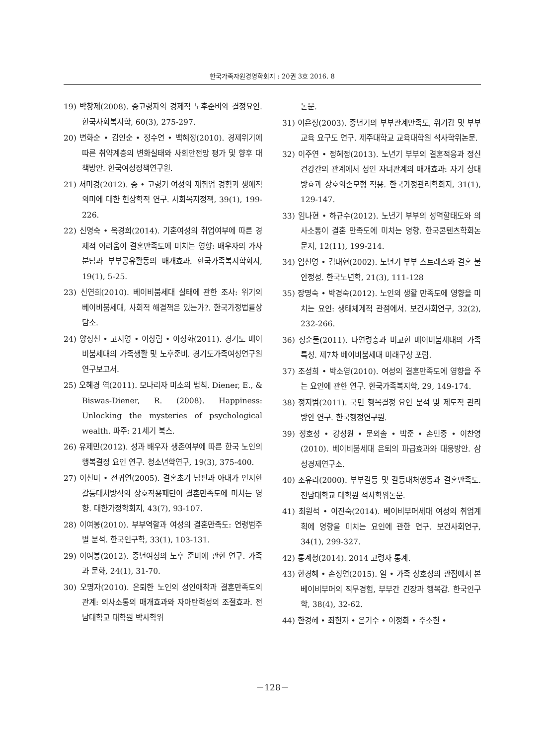한국가족자원경영학회지 : 20권 3호 2016. 8
19) 박창제(2008). 중고령자의 경제적 노후준비와 결정요인. 한국사회복지학, 60(3), 275-297.
20) 변화순 • 김인순 • 정수연 • 백혜정(2010). 경제위기에 따른 취약계층의 변화실태와 사회안전망 평가 및 향후 대책방안. 한국여성정책연구원.
21) 서미경(2012). 중 • 고령기 여성의 재취업 경험과 생애적 의미에 대한 현상학적 연구. 사회복지정책, 39(1), 199-226.
22) 신명숙 • 옥경희(2014). 기혼여성의 취업여부에 따른 경제적 어려움이 결혼만족도에 미치는 영향: 배우자의 가사분담과 부부공유활동의 매개효과. 한국가족복지학회지, 19(1), 5-25.
23) 신연희(2010). 베이비붐세대 실태에 관한 조사: 위기의 베이비붐세대, 사회적 해결책은 있는가?. 한국가정법률상담소.
24) 양정선 • 고지영 • 이상림 • 이정화(2011). 경기도 베이비붐세대의 가족생활 및 노후준비. 경기도가족여성연구원 연구보고서.
25) 오혜경 역(2011). 모나리자 미소의 법칙. Diener, E., & Biswas-Diener, R. (2008). Happiness: Unlocking the mysteries of psychological wealth. 파주: 21세기 북스.
26) 유제민(2012). 성과 배우자 생존여부에 따른 한국 노인의 행복결정 요인 연구. 청소년학연구, 19(3), 375-400.
27) 이선미 • 전귀연(2005). 결혼초기 남편과 아내가 인지한 갈등대처방식의 상호작용패턴이 결혼만족도에 미치는 영향. 대한가정학회지, 43(7), 93-107.
28) 이여봉(2010). 부부역할과 여성의 결혼만족도: 연령범주별 분석. 한국인구학, 33(1), 103-131.
29) 이여봉(2012). 중년여성의 노후 준비에 관한 연구. 가족과 문화, 24(1), 31-70.
30) 오명자(2010). 은퇴한 노인의 성인애착과 결혼만족도의 관계: 의사소통의 매개효과와 자아탄력성의 조절효과. 전남대학교 대학원 박사학위
논문.
31) 이은정(2003). 중년기의 부부관계만족도, 위기감 및 부부교육 요구도 연구. 제주대학교 교육대학원 석사학위논문.
32) 이주연 • 정혜정(2013). 노년기 부부의 결혼적응과 정신건강간의 관계에서 성인 자녀관계의 매개효과: 자기 상대방효과 상호의존모형 적용. 한국가정관리학회지, 31(1), 129-147.
33) 임나현 • 하규수(2012). 노년기 부부의 성역할태도와 의사소통이 결혼 만족도에 미치는 영향. 한국콘텐츠학회논문지, 12(11), 199-214.
34) 임선영 • 김태현(2002). 노년기 부부 스트레스와 결혼 불안정성. 한국노년학, 21(3), 111-128
35) 장명숙 • 박경숙(2012). 노인의 생활 만족도에 영향을 미치는 요인: 생태체계적 관점에서. 보건사회연구, 32(2), 232-266.
36) 정순둘(2011). 타연령층과 비교한 베이비붐세대의 가족특성. 제7차 베이비붐세대 미래구상 포럼.
37) 조성희 • 박소영(2010). 여성의 결혼만족도에 영향을 주는 요인에 관한 연구. 한국가족복지학, 29, 149-174.
38) 정지범(2011). 국민 행복결정 요인 분석 및 제도적 관리 방안 연구. 한국행정연구원.
39) 정호성 • 강성원 • 문외솔 • 박준 • 손민중 • 이찬영(2010). 베이비붐세대 은퇴의 파급효과와 대응방안. 삼성경제연구소.
40) 조유리(2000). 부부갈등 및 갈등대처행동과 결혼만족도. 전남대학교 대학원 석사학위논문.
41) 최원석 • 이진숙(2014). 베이비부머세대 여성의 취업계획에 영향을 미치는 요인에 관한 연구. 보건사회연구, 34(1), 299-327.
42) 통계청(2014). 2014 고령자 통계.
43) 한경혜 • 손정연(2015). 일 • 가족 상호성의 관점에서 본 베이비부머의 직무경험, 부부간 긴장과 행복감. 한국인구학, 38(4), 32-62.
44) 한경혜 • 최현자 • 은기수 • 이정화 • 주소현 •
－128－